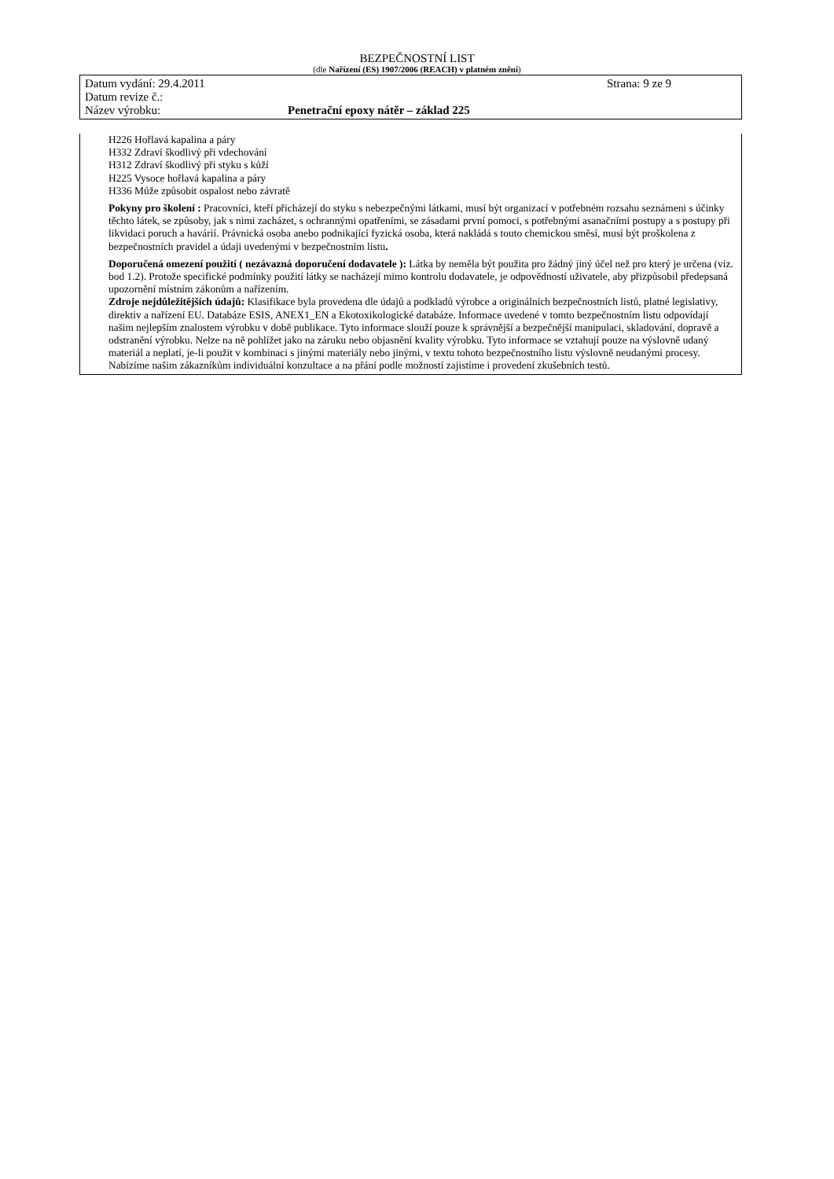BEZPEČNOSTNÍ LIST
(dle Nařízení (ES) 1907/2006 (REACH) v platném znění)
Datum vydání: 29.4.2011 Strana: 9 ze 9
Datum revize č.:
Název výrobku: Penetrační epoxy nátěr – základ 225
H226 Hořlavá kapalina a páry
H332 Zdraví škodlivý při vdechování
H312 Zdraví škodlivý při styku s kůží
H225 Vysoce hořlavá kapalina a páry
H336 Může způsobit ospalost nebo závratě
Pokyny pro školení : Pracovníci, kteří přicházejí do styku s nebezpečnými látkami, musí být organizací v potřebném rozsahu seznámeni s účinky těchto látek, se způsoby, jak s nimi zacházet, s ochrannými opatřeními, se zásadami první pomoci, s potřebnými asanačními postupy a s postupy při likvidaci poruch a havárií. Právnická osoba anebo podnikající fyzická osoba, která nakládá s touto chemickou směsí, musí být proškolena z bezpečnostních pravidel a údaji uvedenými v bezpečnostním listu.
Doporučená omezení použití ( nezávazná doporučení dodavatele ): Látka by neměla být použita pro žádný jiný účel než pro který je určena (viz. bod 1.2). Protože specifické podmínky použití látky se nacházejí mimo kontrolu dodavatele, je odpovědností uživatele, aby přizpůsobil předepsaná upozornění místním zákonům a nařízením.
Zdroje nejdůležitějších údajů: Klasifikace byla provedena dle údajů a podkladů výrobce a originálních bezpečnostních listů, platné legislativy, direktiv a nařízení EU. Databáze ESIS, ANEX1_EN a Ekotoxikologické databáze. Informace uvedené v tomto bezpečnostním listu odpovídají našim nejlepším znalostem výrobku v době publikace. Tyto informace slouží pouze k správnější a bezpečnější manipulaci, skladování, dopravě a odstranění výrobku. Nelze na ně pohlížet jako na záruku nebo objasnění kvality výrobku. Tyto informace se vztahují pouze na výslovně udaný materiál a neplatí, je-li použit v kombinaci s jinými materiály nebo jinými, v textu tohoto bezpečnostního listu výslovně neudanými procesy. Nabízíme našim zákazníkům individuální konzultace a na přání podle možností zajistíme i provedení zkušebních testů.